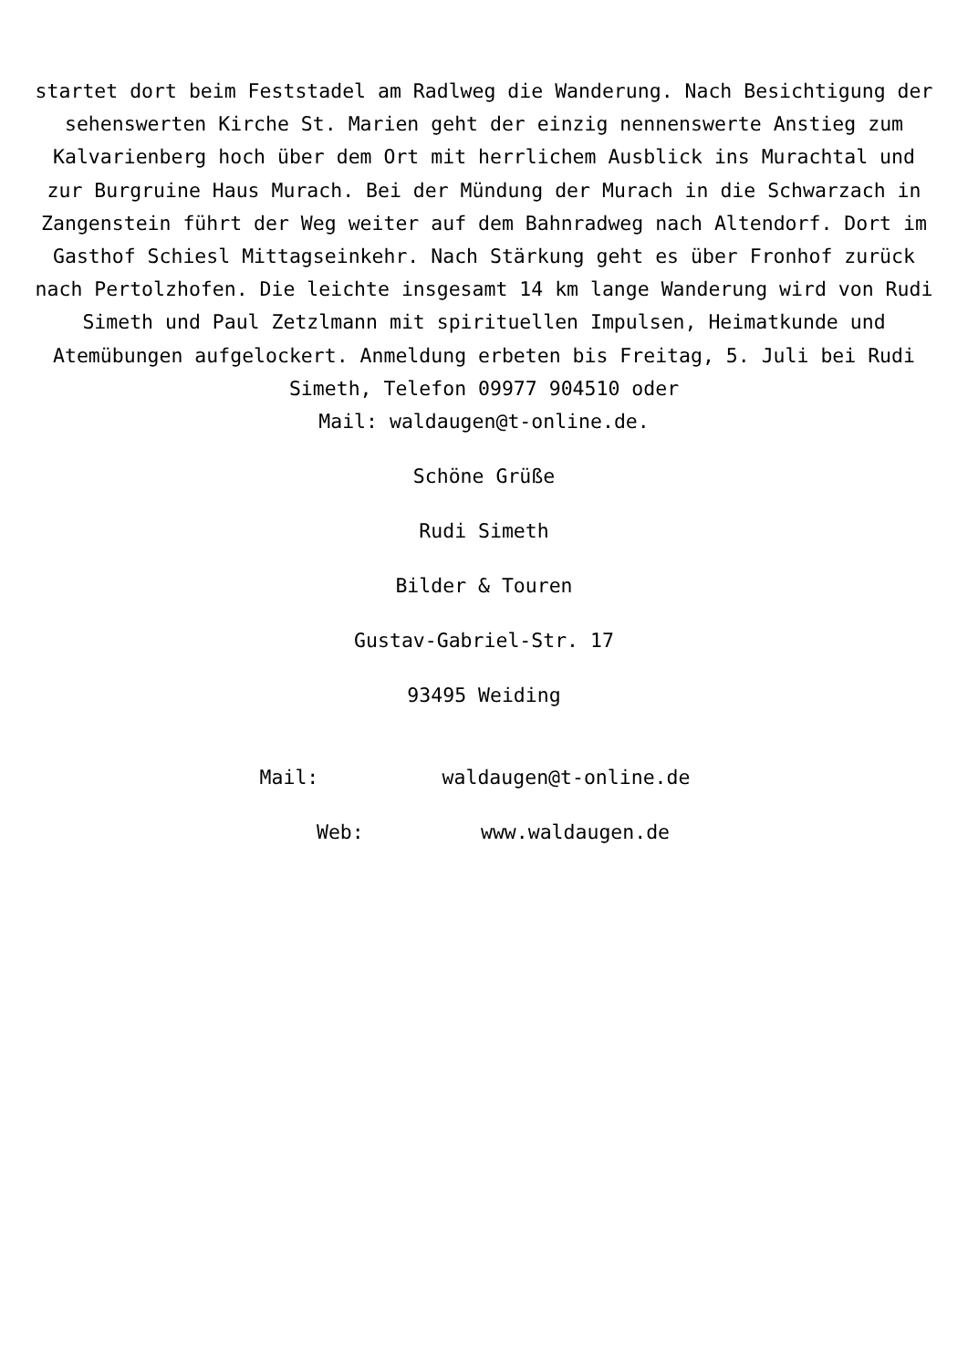startet dort beim Feststadel am Radlweg die Wanderung. Nach Besichtigung der sehenswerten Kirche St. Marien geht der einzig nennenswerte Anstieg zum Kalvarienberg hoch über dem Ort mit herrlichem Ausblick ins Murachtal und zur Burgruine Haus Murach. Bei der Mündung der Murach in die Schwarzach in Zangenstein führt der Weg weiter auf dem Bahnradweg nach Altendorf. Dort im Gasthof Schiesl Mittagseinkehr. Nach Stärkung geht es über Fronhof zurück nach Pertolzhofen. Die leichte insgesamt 14 km lange Wanderung wird von Rudi Simeth und Paul Zetzlmann mit spirituellen Impulsen, Heimatkunde und Atemübungen aufgelockert. Anmeldung erbeten bis Freitag, 5. Juli bei Rudi Simeth, Telefon 09977 904510 oder
Mail: waldaugen@t-online.de.
Schöne Grüße
Rudi Simeth
Bilder & Touren
Gustav-Gabriel-Str. 17
93495 Weiding
Mail: waldaugen@t-online.de
Web: www.waldaugen.de